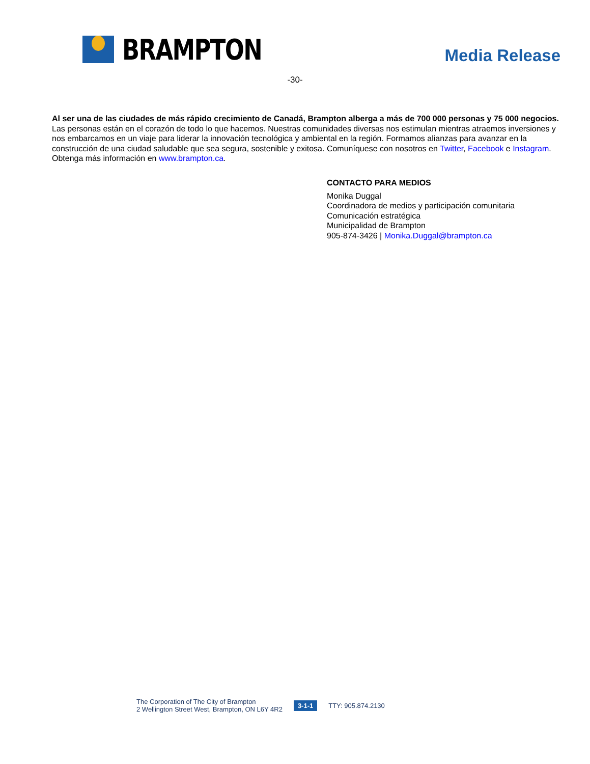BRAMPTON
Media Release
-30-
Al ser una de las ciudades de más rápido crecimiento de Canadá, Brampton alberga a más de 700 000 personas y 75 000 negocios. Las personas están en el corazón de todo lo que hacemos. Nuestras comunidades diversas nos estimulan mientras atraemos inversiones y nos embarcamos en un viaje para liderar la innovación tecnológica y ambiental en la región. Formamos alianzas para avanzar en la construcción de una ciudad saludable que sea segura, sostenible y exitosa. Comuníquese con nosotros en Twitter, Facebook e Instagram. Obtenga más información en www.brampton.ca.
CONTACTO PARA MEDIOS
Monika Duggal
Coordinadora de medios y participación comunitaria
Comunicación estratégica
Municipalidad de Brampton
905-874-3426 | Monika.Duggal@brampton.ca
The Corporation of The City of Brampton
2 Wellington Street West, Brampton, ON L6Y 4R2
3-1-1
TTY: 905.874.2130